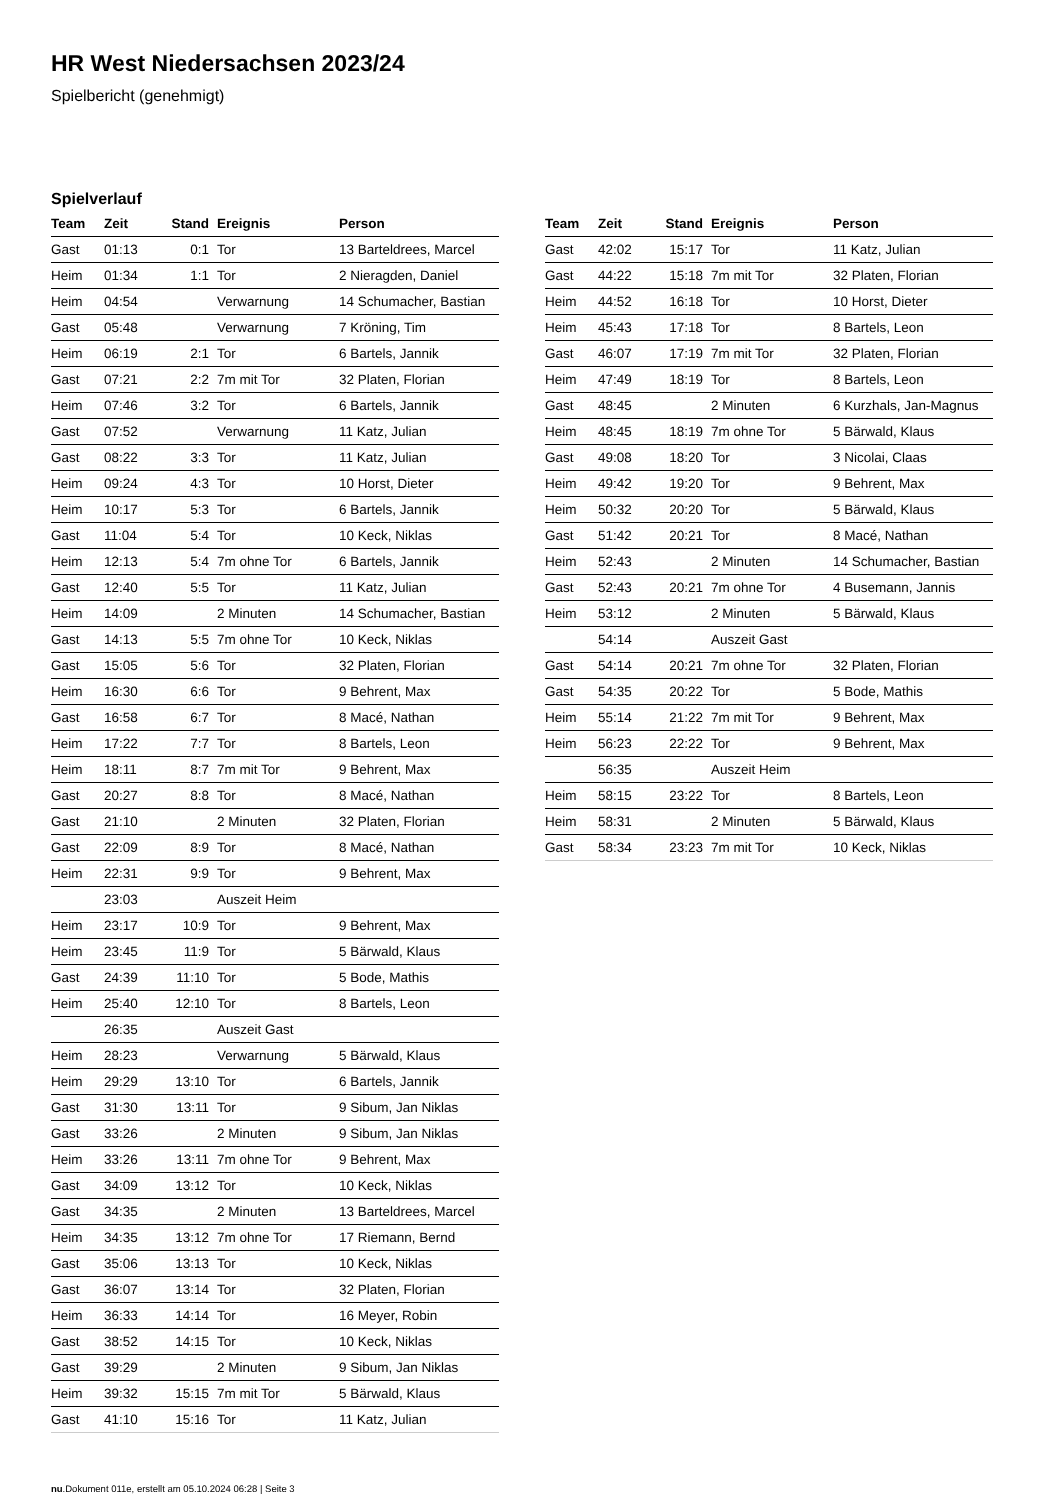HR West Niedersachsen 2023/24
Spielbericht (genehmigt)
Spielverlauf
| Team | Zeit | Stand | Ereignis | Person |
| --- | --- | --- | --- | --- |
| Gast | 01:13 | 0:1 | Tor | 13 Barteldrees, Marcel |
| Heim | 01:34 | 1:1 | Tor | 2 Nieragden, Daniel |
| Heim | 04:54 | | Verwarnung | 14 Schumacher, Bastian |
| Gast | 05:48 | | Verwarnung | 7 Kröning, Tim |
| Heim | 06:19 | 2:1 | Tor | 6 Bartels, Jannik |
| Gast | 07:21 | 2:2 | 7m mit Tor | 32 Platen, Florian |
| Heim | 07:46 | 3:2 | Tor | 6 Bartels, Jannik |
| Gast | 07:52 | | Verwarnung | 11 Katz, Julian |
| Gast | 08:22 | 3:3 | Tor | 11 Katz, Julian |
| Heim | 09:24 | 4:3 | Tor | 10 Horst, Dieter |
| Heim | 10:17 | 5:3 | Tor | 6 Bartels, Jannik |
| Gast | 11:04 | 5:4 | Tor | 10 Keck, Niklas |
| Heim | 12:13 | 5:4 | 7m ohne Tor | 6 Bartels, Jannik |
| Gast | 12:40 | 5:5 | Tor | 11 Katz, Julian |
| Heim | 14:09 | | 2 Minuten | 14 Schumacher, Bastian |
| Gast | 14:13 | 5:5 | 7m ohne Tor | 10 Keck, Niklas |
| Gast | 15:05 | 5:6 | Tor | 32 Platen, Florian |
| Heim | 16:30 | 6:6 | Tor | 9 Behrent, Max |
| Gast | 16:58 | 6:7 | Tor | 8 Macé, Nathan |
| Heim | 17:22 | 7:7 | Tor | 8 Bartels, Leon |
| Heim | 18:11 | 8:7 | 7m mit Tor | 9 Behrent, Max |
| Gast | 20:27 | 8:8 | Tor | 8 Macé, Nathan |
| Gast | 21:10 | | 2 Minuten | 32 Platen, Florian |
| Gast | 22:09 | 8:9 | Tor | 8 Macé, Nathan |
| Heim | 22:31 | 9:9 | Tor | 9 Behrent, Max |
| | 23:03 | | Auszeit Heim | |
| Heim | 23:17 | 10:9 | Tor | 9 Behrent, Max |
| Heim | 23:45 | 11:9 | Tor | 5 Bärwald, Klaus |
| Gast | 24:39 | 11:10 | Tor | 5 Bode, Mathis |
| Heim | 25:40 | 12:10 | Tor | 8 Bartels, Leon |
| | 26:35 | | Auszeit Gast | |
| Heim | 28:23 | | Verwarnung | 5 Bärwald, Klaus |
| Heim | 29:29 | 13:10 | Tor | 6 Bartels, Jannik |
| Gast | 31:30 | 13:11 | Tor | 9 Sibum, Jan Niklas |
| Gast | 33:26 | | 2 Minuten | 9 Sibum, Jan Niklas |
| Heim | 33:26 | 13:11 | 7m ohne Tor | 9 Behrent, Max |
| Gast | 34:09 | 13:12 | Tor | 10 Keck, Niklas |
| Gast | 34:35 | | 2 Minuten | 13 Barteldrees, Marcel |
| Heim | 34:35 | 13:12 | 7m ohne Tor | 17 Riemann, Bernd |
| Gast | 35:06 | 13:13 | Tor | 10 Keck, Niklas |
| Gast | 36:07 | 13:14 | Tor | 32 Platen, Florian |
| Heim | 36:33 | 14:14 | Tor | 16 Meyer, Robin |
| Gast | 38:52 | 14:15 | Tor | 10 Keck, Niklas |
| Gast | 39:29 | | 2 Minuten | 9 Sibum, Jan Niklas |
| Heim | 39:32 | 15:15 | 7m mit Tor | 5 Bärwald, Klaus |
| Gast | 41:10 | 15:16 | Tor | 11 Katz, Julian |
| Team | Zeit | Stand | Ereignis | Person |
| --- | --- | --- | --- | --- |
| Gast | 42:02 | 15:17 | Tor | 11 Katz, Julian |
| Gast | 44:22 | 15:18 | 7m mit Tor | 32 Platen, Florian |
| Heim | 44:52 | 16:18 | Tor | 10 Horst, Dieter |
| Heim | 45:43 | 17:18 | Tor | 8 Bartels, Leon |
| Gast | 46:07 | 17:19 | 7m mit Tor | 32 Platen, Florian |
| Heim | 47:49 | 18:19 | Tor | 8 Bartels, Leon |
| Gast | 48:45 | | 2 Minuten | 6 Kurzhals, Jan-Magnus |
| Heim | 48:45 | 18:19 | 7m ohne Tor | 5 Bärwald, Klaus |
| Gast | 49:08 | 18:20 | Tor | 3 Nicolai, Claas |
| Heim | 49:42 | 19:20 | Tor | 9 Behrent, Max |
| Heim | 50:32 | 20:20 | Tor | 5 Bärwald, Klaus |
| Gast | 51:42 | 20:21 | Tor | 8 Macé, Nathan |
| Heim | 52:43 | | 2 Minuten | 14 Schumacher, Bastian |
| Gast | 52:43 | 20:21 | 7m ohne Tor | 4 Busemann, Jannis |
| Heim | 53:12 | | 2 Minuten | 5 Bärwald, Klaus |
| | 54:14 | | Auszeit Gast | |
| Gast | 54:14 | 20:21 | 7m ohne Tor | 32 Platen, Florian |
| Gast | 54:35 | 20:22 | Tor | 5 Bode, Mathis |
| Heim | 55:14 | 21:22 | 7m mit Tor | 9 Behrent, Max |
| Heim | 56:23 | 22:22 | Tor | 9 Behrent, Max |
| | 56:35 | | Auszeit Heim | |
| Heim | 58:15 | 23:22 | Tor | 8 Bartels, Leon |
| Heim | 58:31 | | 2 Minuten | 5 Bärwald, Klaus |
| Gast | 58:34 | 23:23 | 7m mit Tor | 10 Keck, Niklas |
nu.Dokument 011e, erstellt am 05.10.2024 06:28 | Seite 3